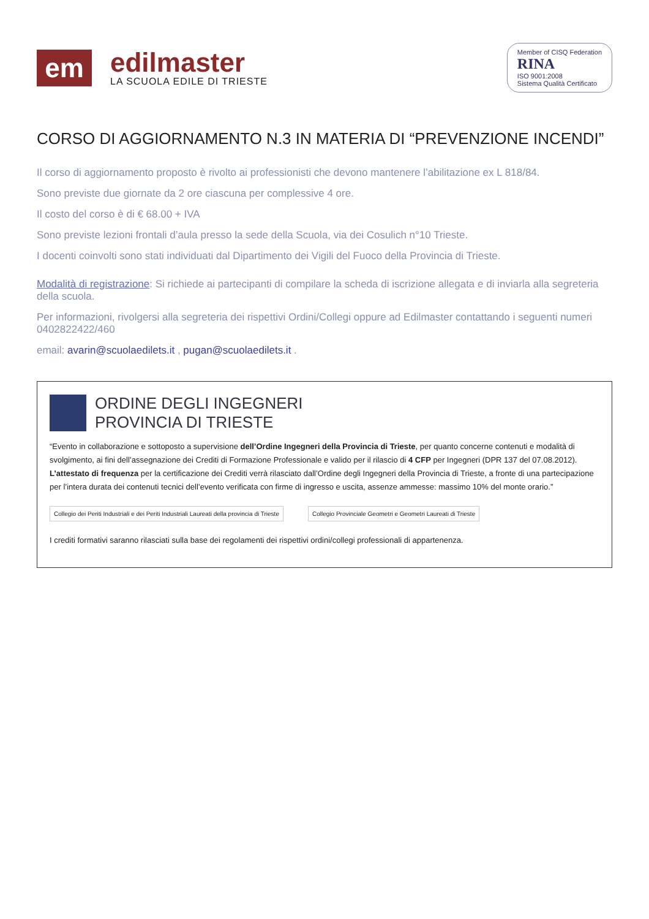em
edilmaster
LA SCUOLA EDILE DI TRIESTE
Member of CISQ Federation
RINA
ISO 9001:2008
Sistema Qualità Certificato
CORSO DI AGGIORNAMENTO N.3 IN MATERIA DI “PREVENZIONE INCENDI”
Il corso di aggiornamento proposto è rivolto ai professionisti che devono mantenere l’abilitazione ex L 818/84.
Sono previste due giornate da 2 ore ciascuna per complessive 4 ore.
Il costo del corso è di € 68.00 + IVA
Sono previste lezioni frontali d’aula presso la sede della Scuola, via dei Cosulich n°10 Trieste.
I docenti coinvolti sono stati individuati dal Dipartimento dei Vigili del Fuoco della Provincia di Trieste.
Modalità di registrazione: Si richiede ai partecipanti di compilare la scheda di iscrizione allegata e di inviarla alla segreteria della scuola.
Per informazioni, rivolgersi alla segreteria dei rispettivi Ordini/Collegi oppure ad Edilmaster contattando i seguenti numeri 0402822422/460
email: avarin@scuolaedilets.it , pugan@scuolaedilets.it .
ORDINE DEGLI INGEGNERI
PROVINCIA DI TRIESTE
“Evento in collaborazione e sottoposto a supervisione dell’Ordine Ingegneri della Provincia di Trieste, per quanto concerne contenuti e modalità di svolgimento, ai fini dell’assegnazione dei Crediti di Formazione Professionale e valido per il rilascio di 4 CFP per Ingegneri (DPR 137 del 07.08.2012). L’attestato di frequenza per la certificazione dei Crediti verrà rilasciato dall’Ordine degli Ingegneri della Provincia di Trieste, a fronte di una partecipazione per l’intera durata dei contenuti tecnici dell’evento verificata con firme di ingresso e uscita, assenze ammesse: massimo 10% del monte orario.”
Collegio dei Periti Industriali e dei Periti Industriali Laureati della provincia di Trieste
Collegio Provinciale Geometri e Geometri Laureati di Trieste
I crediti formativi saranno rilasciati sulla base dei regolamenti dei rispettivi ordini/collegi professionali di appartenenza.